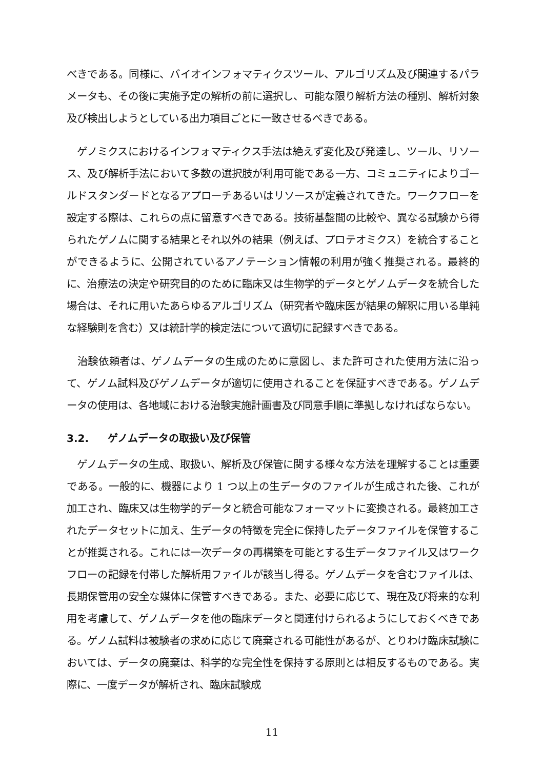べきである。同様に、バイオインフォマティクスツール、アルゴリズム及び関連するパラメータも、その後に実施予定の解析の前に選択し、可能な限り解析方法の種別、解析対象及び検出しようとしている出力項目ごとに一致させるべきである。
　ゲノミクスにおけるインフォマティクス手法は絶えず変化及び発達し、ツール、リソース、及び解析手法において多数の選択肢が利用可能である一方、コミュニティによりゴールドスタンダードとなるアプローチあるいはリソースが定義されてきた。ワークフローを設定する際は、これらの点に留意すべきである。技術基盤間の比較や、異なる試験から得られたゲノムに関する結果とそれ以外の結果（例えば、プロテオミクス）を統合することができるように、公開されているアノテーション情報の利用が強く推奨される。最終的に、治療法の決定や研究目的のために臨床又は生物学的データとゲノムデータを統合した場合は、それに用いたあらゆるアルゴリズム（研究者や臨床医が結果の解釈に用いる単純な経験則を含む）又は統計学的検定法について適切に記録すべきである。
　治験依頼者は、ゲノムデータの生成のために意図し、また許可された使用方法に沿って、ゲノム試料及びゲノムデータが適切に使用されることを保証すべきである。ゲノムデータの使用は、各地域における治験実施計画書及び同意手順に準拠しなければならない。
3.2. ゲノムデータの取扱い及び保管
　ゲノムデータの生成、取扱い、解析及び保管に関する様々な方法を理解することは重要である。一般的に、機器により 1 つ以上の生データのファイルが生成された後、これが加工され、臨床又は生物学的データと統合可能なフォーマットに変換される。最終加工されたデータセットに加え、生データの特徴を完全に保持したデータファイルを保管することが推奨される。これには一次データの再構築を可能とする生データファイル又はワークフローの記録を付帯した解析用ファイルが該当し得る。ゲノムデータを含むファイルは、長期保管用の安全な媒体に保管すべきである。また、必要に応じて、現在及び将来的な利用を考慮して、ゲノムデータを他の臨床データと関連付けられるようにしておくべきである。ゲノム試料は被験者の求めに応じて廃棄される可能性があるが、とりわけ臨床試験においては、データの廃棄は、科学的な完全性を保持する原則とは相反するものである。実際に、一度データが解析され、臨床試験成
11